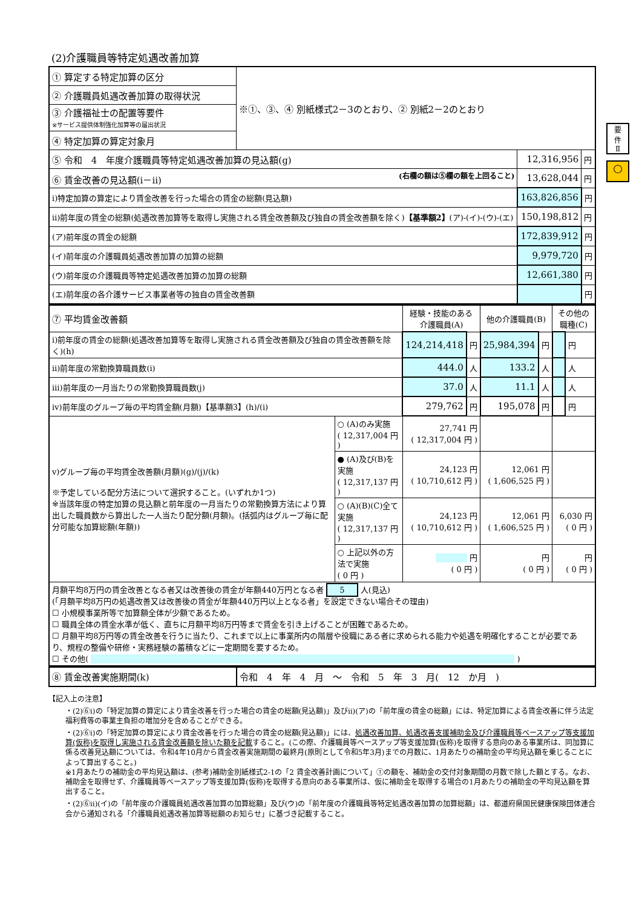要
件
Ⅱ
○
(2)介護職員等特定処遇改善加算
| ① 算定する特定加算の区分 | ※①、③、④ 別紙様式2－3のとおり、② 別紙2－2のとおり | | |
| ② 介護職員処遇改善加算の取得状況 | | | |
| ③ 介護福祉士の配置等要件 ※サービス提供体制強化加算等の届出状況 | | | |
| ④ 特定加算の算定対象月 | | | |
| ⑤ 令和 4 年度介護職員等特定処遇改善加算の見込額(g) | | 12,316,956 | 円 |
| ⑥ 賃金改善の見込額(ⅰ－ⅱ) (右欄の額は⑤欄の額を上回ること) | | 13,628,044 | 円 |
| ⅰ)特定加算の算定により賃金改善を行った場合の賃金の総額(見込額) | | 163,826,856 | 円 |
| ⅱ)前年度の賃金の総額(処遇改善加算等を取得し実施される賃金改善額及び独自の賃金改善額を除く) 【基準額2】 (ア)-(イ)-(ウ)-(エ) | | 150,198,812 | 円 |
| (ア)前年度の賃金の総額 | | 172,839,912 | 円 |
| (イ)前年度の介護職員処遇改善加算の加算の総額 | | 9,979,720 | 円 |
| (ウ)前年度の介護職員等特定処遇改善加算の加算の総額 | | 12,661,380 | 円 |
| (エ)前年度の各介護サービス事業者等の独自の賃金改善額 | | | 円 |
| ⑦ 平均賃金改善額 | | 経験・技能のある 介護職員(A) | | 他の介護職員(B) | | その他の職種(C) | |
| ⅰ)前年度の賃金の総額(処遇改善加算等を取得し実施される賃金改善額及び独自の賃金改善額を除く)(h) | | 124,214,418 | 円 | 25,984,394 | 円 | | 円 |
| ⅱ)前年度の常勤換算職員数(i) | | 444.0 | 人 | 133.2 | 人 | | 人 |
| ⅲ)前年度の一月当たりの常勤換算職員数(j) | | 37.0 | 人 | 11.1 | 人 | | 人 |
| ⅳ)前年度のグループ毎の平均賃金額(月額)【基準額3】(h)/(i) | | 279,762 | 円 | 195,078 | 円 | | 円 |
| ⅴ)グループ毎の平均賃金改善額(月額)(g)/(j)/(k) ※予定している配分方法について選択すること。(いずれか1つ) ※当該年度の特定加算の見込額と前年度の一月当たりの常勤換算方法により算出した職員数から算出した一人当たり配分額(月額)。(括弧内はグループ毎に配分可能な加算総額(年額)) | ○ (A)のみ実施 ( 12,317,004 円 ) | 27,741 円 ( 12,317,004 円 ) | | | | | |
| | ● (A)及び(B)を実施 ( 12,317,137 円 ) | 24,123 円 ( 10,710,612 円 ) | | 12,061 円 ( 1,606,525 円 ) | | | |
| | ○ (A)(B)(C)全て実施 ( 12,317,137 円 ) | 24,123 円 ( 10,710,612 円 ) | | 12,061 円 ( 1,606,525 円 ) | | 6,030 円 ( 0 円 ) | |
| | ○ 上記以外の方法で実施 ( 0 円 ) | 円 ( 0 円 ) | | 円 ( 0 円 ) | | 円 ( 0 円 ) | |
| 月額平均8万円の賃金改善となる者又は改善後の賃金が年額440万円となる者 5 人(見込) (「月額平均8万円の処遇改善又は改善後の賃金が年額440万円以上となる者」を設定できない場合その理由) ☐ 小規模事業所等で加算額全体が少額であるため。 ☐ 職員全体の賃金水準が低く、直ちに月額平均8万円等まで賃金を引き上げることが困難であるため。 ☐ 月額平均8万円等の賃金改善を行うに当たり、これまで以上に事業所内の階層や役職にある者に求められる能力や処遇を明確化することが必要であり、規程の整備や研修・実務経験の蓄積などに一定期間を要するため。 ☐ その他( ) | | | | | | | |
| ⑧ 賃金改善実施期間(k) | 令和 4 年 4 月 ～ 令和 5 年 3 月( 12 か月 ) |
【記入上の注意】
・(2)⑥ⅰ)の「特定加算の算定により賃金改善を行った場合の賃金の総額(見込額)」及びⅱ)(ア)の「前年度の賃金の総額」には、特定加算による賃金改善に伴う法定福利費等の事業主負担の増加分を含めることができる。
・(2)⑥ⅰ)の「特定加算の算定により賃金改善を行った場合の賃金の総額(見込額)」には、処遇改善加算、処遇改善支援補助金及び介護職員等ベースアップ等支援加算(仮称)を取得し実施される賃金改善額を除いた額を記載すること。(この際、介護職員等ベースアップ等支援加算(仮称)を取得する意向のある事業所は、同加算に係る改善見込額については、令和4年10月から賃金改善実施期間の最終月(原則として令和5年3月)までの月数に、1月あたりの補助金の平均見込額を乗じることによって算出すること。)
※1月あたりの補助金の平均見込額は、(参考)補助金別紙様式2-1の「2 賃金改善計画について」①の額を、補助金の交付対象期間の月数で除した額とする。なお、補助金を取得せず、介護職員等ベースアップ等支援加算(仮称)を取得する意向のある事業所は、仮に補助金を取得する場合の1月あたりの補助金の平均見込額を算出すること。
・(2)⑥ⅱ)(イ)の「前年度の介護職員処遇改善加算の加算総額」及び(ウ)の「前年度の介護職員等特定処遇改善加算の加算総額」は、都道府県国民健康保険団体連合会から通知される「介護職員処遇改善加算等総額のお知らせ」に基づき記載すること。